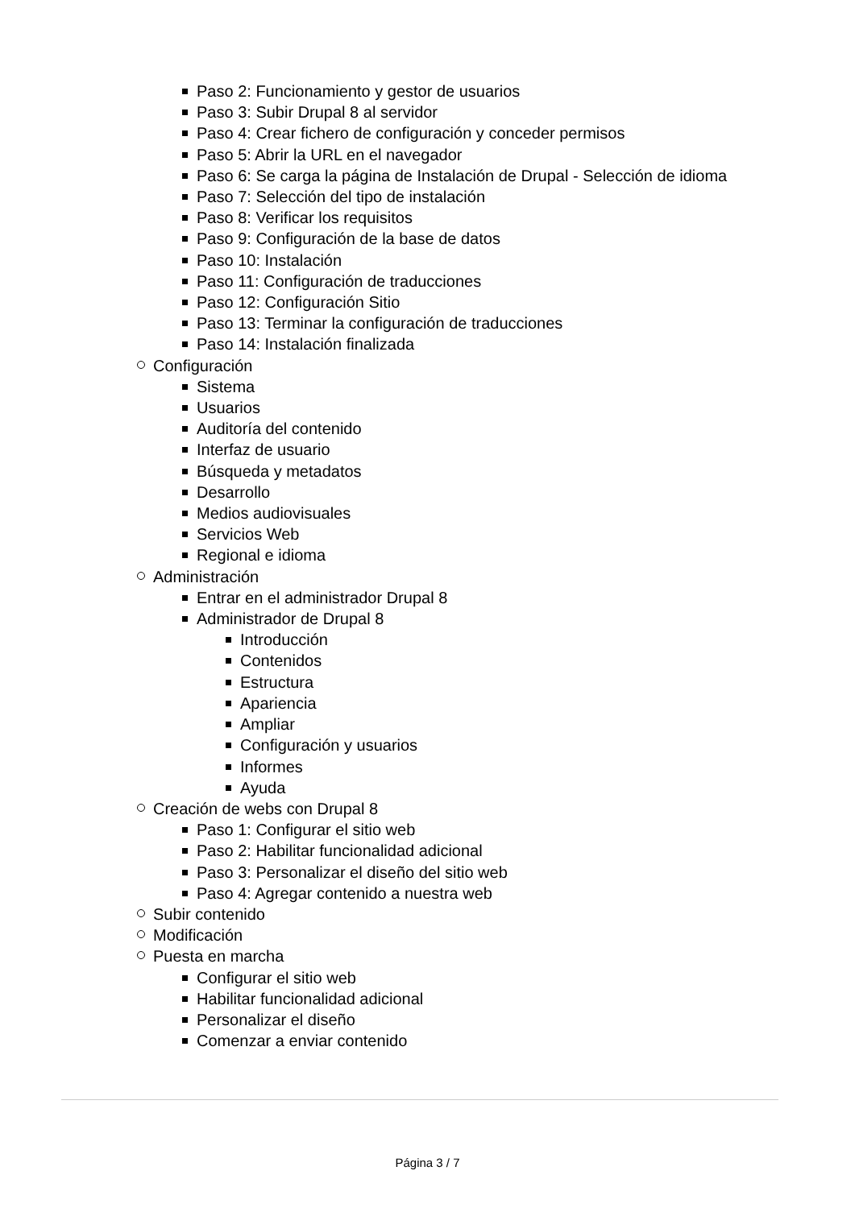Paso 2: Funcionamiento y gestor de usuarios
Paso 3: Subir Drupal 8 al servidor
Paso 4: Crear fichero de configuración y conceder permisos
Paso 5: Abrir la URL en el navegador
Paso 6: Se carga la página de Instalación de Drupal - Selección de idioma
Paso 7: Selección del tipo de instalación
Paso 8: Verificar los requisitos
Paso 9: Configuración de la base de datos
Paso 10: Instalación
Paso 11: Configuración de traducciones
Paso 12: Configuración Sitio
Paso 13: Terminar la configuración de traducciones
Paso 14: Instalación finalizada
Configuración
Sistema
Usuarios
Auditoría del contenido
Interfaz de usuario
Búsqueda y metadatos
Desarrollo
Medios audiovisuales
Servicios Web
Regional e idioma
Administración
Entrar en el administrador Drupal 8
Administrador de Drupal 8
Introducción
Contenidos
Estructura
Apariencia
Ampliar
Configuración y usuarios
Informes
Ayuda
Creación de webs con Drupal 8
Paso 1: Configurar el sitio web
Paso 2: Habilitar funcionalidad adicional
Paso 3: Personalizar el diseño del sitio web
Paso 4: Agregar contenido a nuestra web
Subir contenido
Modificación
Puesta en marcha
Configurar el sitio web
Habilitar funcionalidad adicional
Personalizar el diseño
Comenzar a enviar contenido
Página 3 / 7